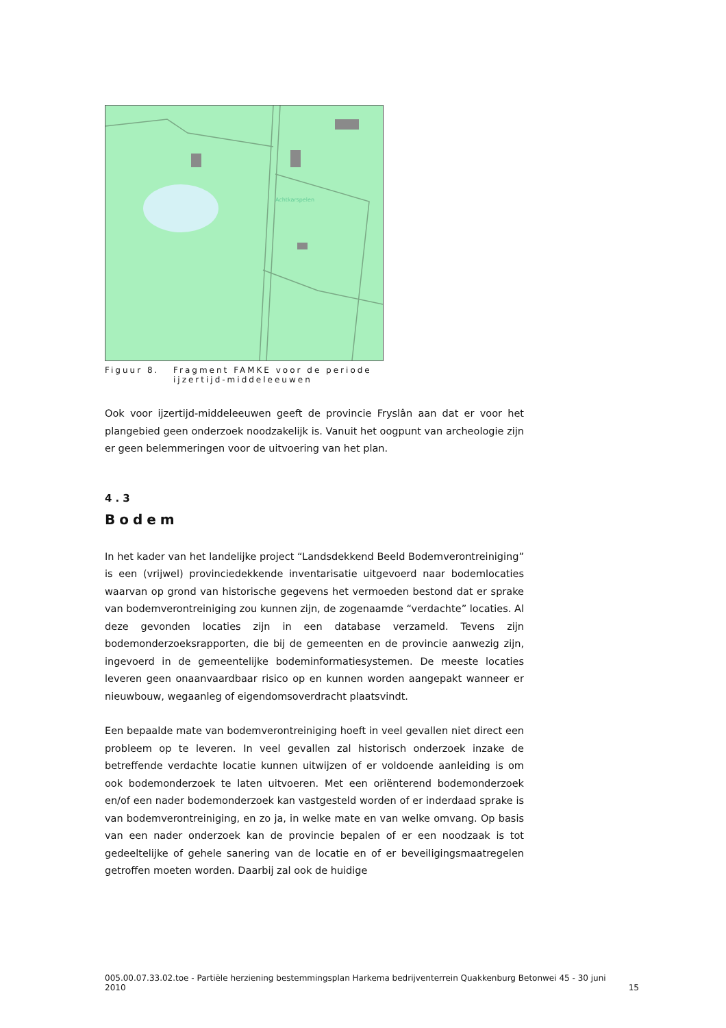Achtkarspelen
Figuur 8. Fragment FAMKE voor de periode
ijzertijd-middeleeuwen
Ook voor ijzertijd-middeleeuwen geeft de provincie Fryslân aan dat er voor het plangebied geen onderzoek noodzakelijk is. Vanuit het oogpunt van archeologie zijn er geen belemmeringen voor de uitvoering van het plan.
4.3
Bodem
In het kader van het landelijke project “Landsdekkend Beeld Bodemverontreiniging” is een (vrijwel) provinciedekkende inventarisatie uitgevoerd naar bodemlocaties waarvan op grond van historische gegevens het vermoeden bestond dat er sprake van bodemverontreiniging zou kunnen zijn, de zogenaamde “verdachte” locaties. Al deze gevonden locaties zijn in een database verzameld. Tevens zijn bodemonderzoeksrapporten, die bij de gemeenten en de provincie aanwezig zijn, ingevoerd in de gemeentelijke bodeminformatiesystemen. De meeste locaties leveren geen onaanvaardbaar risico op en kunnen worden aangepakt wanneer er nieuwbouw, wegaanleg of eigendomsoverdracht plaatsvindt.
Een bepaalde mate van bodemverontreiniging hoeft in veel gevallen niet direct een probleem op te leveren. In veel gevallen zal historisch onderzoek inzake de betreffende verdachte locatie kunnen uitwijzen of er voldoende aanleiding is om ook bodemonderzoek te laten uitvoeren. Met een oriënterend bodemonderzoek en/of een nader bodemonderzoek kan vastgesteld worden of er inderdaad sprake is van bodemverontreiniging, en zo ja, in welke mate en van welke omvang. Op basis van een nader onderzoek kan de provincie bepalen of er een noodzaak is tot gedeeltelijke of gehele sanering van de locatie en of er beveiligingsmaatregelen getroffen moeten worden. Daarbij zal ook de huidige
005.00.07.33.02.toe - Partiële herziening bestemmingsplan Harkema bedrijventerrein Quakkenburg Betonwei 45 - 30 juni 2010 15